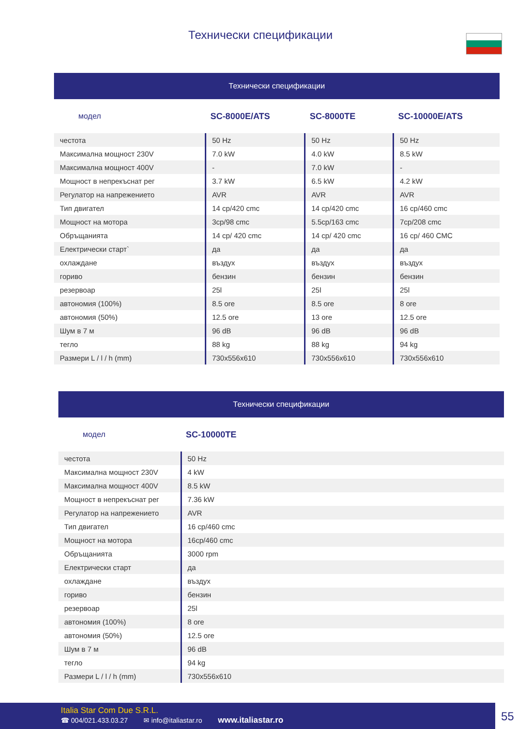Технически спецификации
| Технически спецификации | | | |
| модел | SC-8000E/ATS | SC-8000TE | SC-10000E/ATS |
| честота | 50 Hz | 50 Hz | 50 Hz |
| Максимална мощност 230V | 7.0 kW | 4.0 kW | 8.5 kW |
| Максимална мощност 400V | - | 7.0 kW | - |
| Мощност в непрекъснат рег | 3.7 kW | 6.5 kW | 4.2 kW |
| Регулатор на напрежението | AVR | AVR | AVR |
| Тип двигател | 14 cp/420 cmc | 14 cp/420 cmc | 16 cp/460 cmc |
| Мощност на мотора | 3cp/98 cmc | 5.5cp/163 cmc | 7cp/208 cmc |
| Обръщанията | 14 cp/ 420 cmc | 14 cp/ 420 cmc | 16 cp/ 460 CMC |
| Електрически старт` | да | да | да |
| охлаждане | въздух | въздух | въздух |
| гориво | бензин | бензин | бензин |
| резервоар | 25l | 25l | 25l |
| автономия (100%) | 8.5 ore | 8.5 ore | 8 ore |
| автономия (50%) | 12.5 ore | 13 ore | 12.5 ore |
| Шум в 7 м | 96 dB | 96 dB | 96 dB |
| тегло | 88 kg | 88 kg | 94 kg |
| Размери L / l / h (mm) | 730x556x610 | 730x556x610 | 730x556x610 |
| Технически спецификации | |
| модел | SC-10000TE |
| честота | 50 Hz |
| Максимална мощност 230V | 4 kW |
| Максимална мощност 400V | 8.5 kW |
| Мощност в непрекъснат рег | 7.36 kW |
| Регулатор на напрежението | AVR |
| Тип двигател | 16 cp/460 cmc |
| Мощност на мотора | 16cp/460 cmc |
| Обръщанията | 3000 rpm |
| Електрически старт | да |
| охлаждане | въздух |
| гориво | бензин |
| резервоар | 25l |
| автономия (100%) | 8 ore |
| автономия (50%) | 12.5 ore |
| Шум в 7 м | 96 dB |
| тегло | 94 kg |
| Размери L / l / h (mm) | 730x556x610 |
Italia Star Com Due S.R.L.
☎ 004/021.433.03.27 ✉ info@italiastar.ro www.italiastar.ro
55